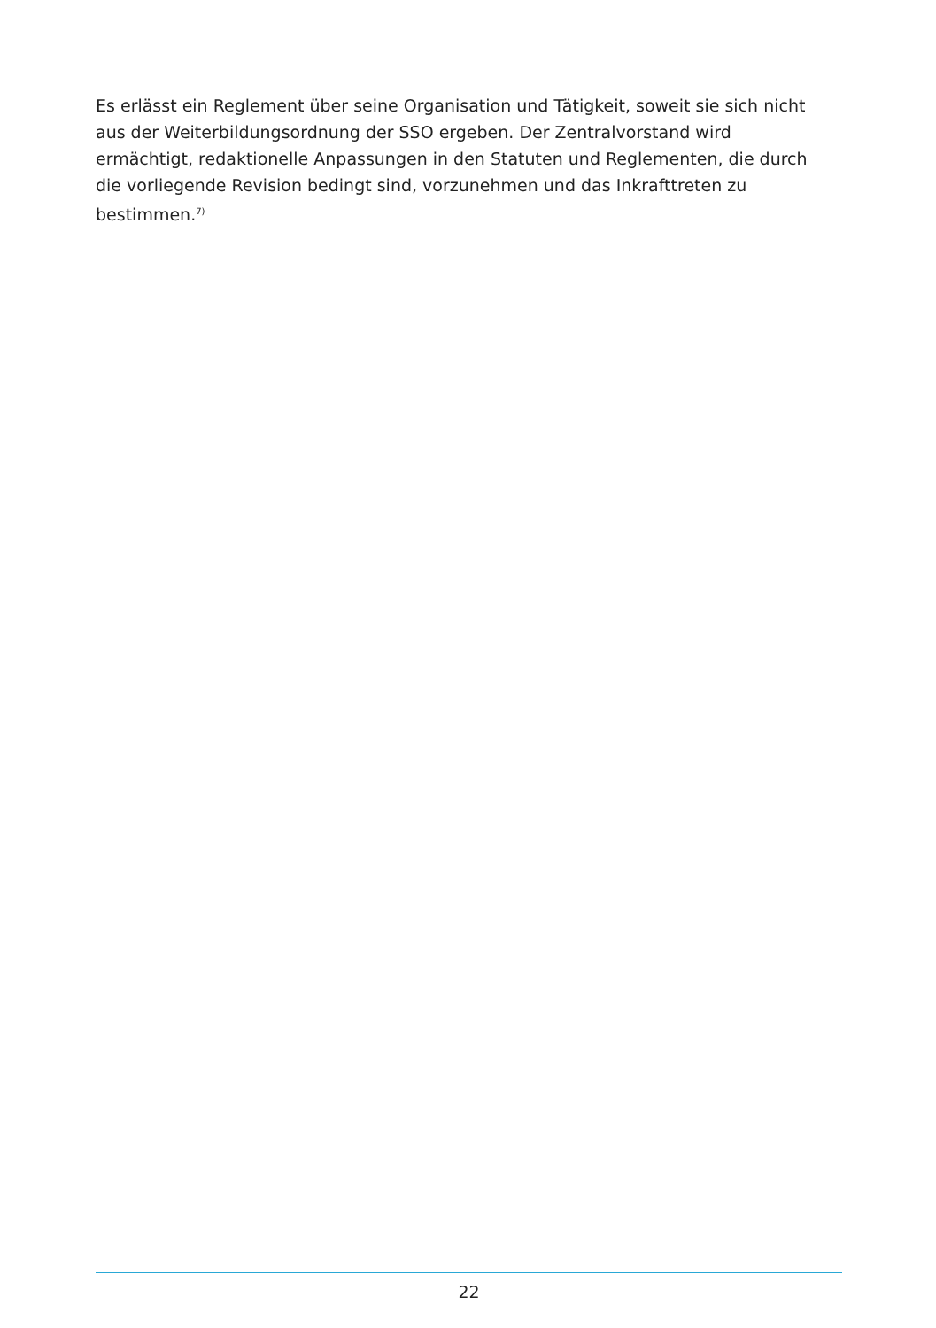Es erlässt ein Reglement über seine Organisation und Tätigkeit, soweit sie sich nicht aus der Weiterbildungsordnung der SSO ergeben. Der Zentralvorstand wird ermächtigt, redaktionelle Anpassungen in den Statuten und Reglementen, die durch die vorliegende Revision bedingt sind, vorzunehmen und das Inkrafttreten zu bestimmen.<sup>7)</sup>
22